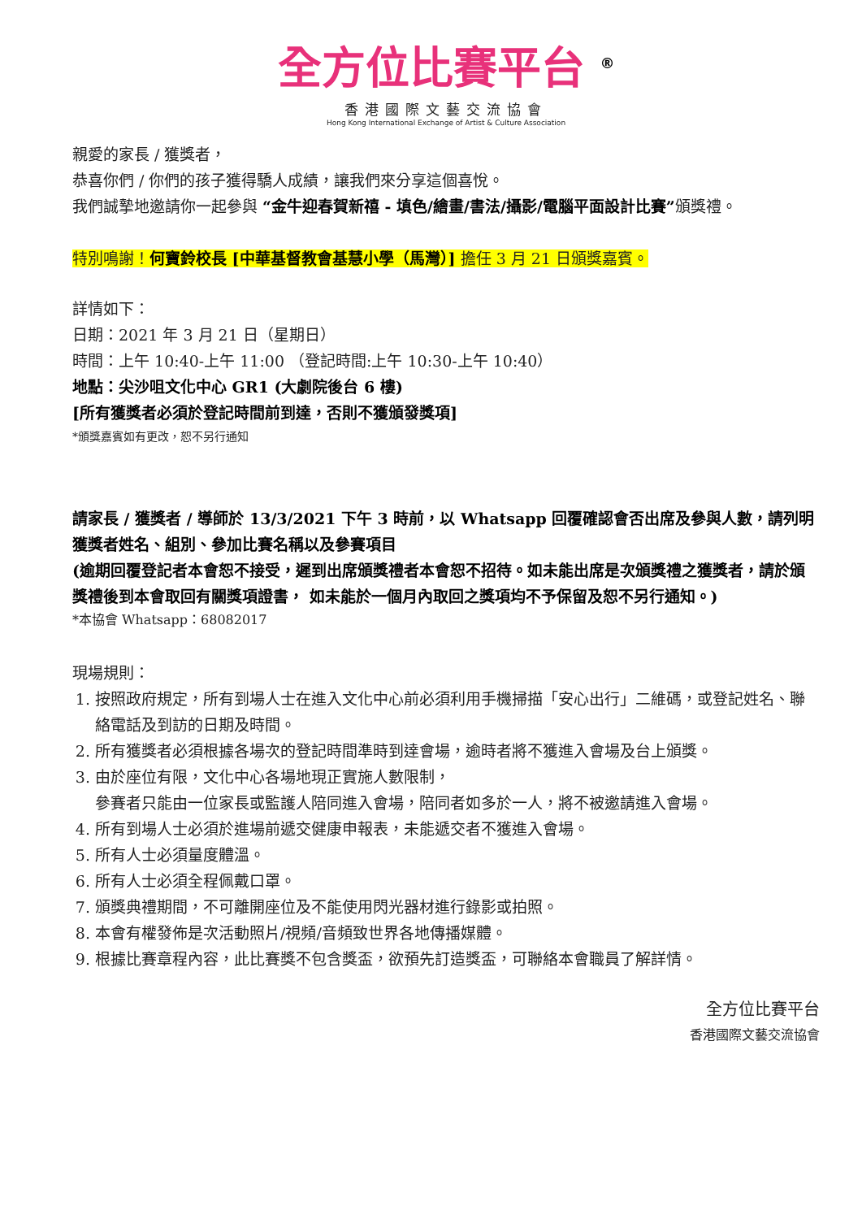全方位比賽平台 <sup>®</sup>
香港國際文藝交流協會
Hong Kong International Exchange of Artist & Culture Association
親愛的家長 / 獲獎者，
恭喜你們 / 你們的孩子獲得驕人成績，讓我們來分享這個喜悅。
我們誠摯地邀請你一起參與 “金牛迎春賀新禧 - 填色/繪畫/書法/攝影/電腦平面設計比賽”頒獎禮。
特別鳴謝！何寶鈴校長 [中華基督教會基慧小學（馬灣）] 擔任 3 月 21 日頒獎嘉賓。
詳情如下：
日期：2021 年 3 月 21 日（星期日）
時間：上午 10:40-上午 11:00 （登記時間:上午 10:30-上午 10:40）
地點：尖沙咀文化中心 GR1 (大劇院後台 6 樓)
[所有獲獎者必須於登記時間前到達，否則不獲頒發獎項]
*頒獎嘉賓如有更改，恕不另行通知
請家長 / 獲獎者 / 導師於 13/3/2021 下午 3 時前，以 Whatsapp 回覆確認會否出席及參與人數，請列明獲獎者姓名、組別、參加比賽名稱以及參賽項目
(逾期回覆登記者本會恕不接受，遲到出席頒獎禮者本會恕不招待。如未能出席是次頒獎禮之獲獎者，請於頒獎禮後到本會取回有關獎項證書， 如未能於一個月內取回之獎項均不予保留及恕不另行通知。)
*本協會 Whatsapp：68082017
現場規則：
1. 按照政府規定，所有到場人士在進入文化中心前必須利用手機掃描「安心出行」二維碼，或登記姓名、聯絡電話及到訪的日期及時間。
2. 所有獲獎者必須根據各場次的登記時間準時到達會場，逾時者將不獲進入會場及台上頒獎。
3. 由於座位有限，文化中心各場地現正實施人數限制，
參賽者只能由一位家長或監護人陪同進入會場，陪同者如多於一人，將不被邀請進入會場。
4. 所有到場人士必須於進場前遞交健康申報表，未能遞交者不獲進入會場。
5. 所有人士必須量度體溫。
6. 所有人士必須全程佩戴口罩。
7. 頒獎典禮期間，不可離開座位及不能使用閃光器材進行錄影或拍照。
8. 本會有權發佈是次活動照片/視頻/音頻致世界各地傳播媒體。
9. 根據比賽章程內容，此比賽獎不包含獎盃，欲預先訂造獎盃，可聯絡本會職員了解詳情。
全方位比賽平台
香港國際文藝交流協會